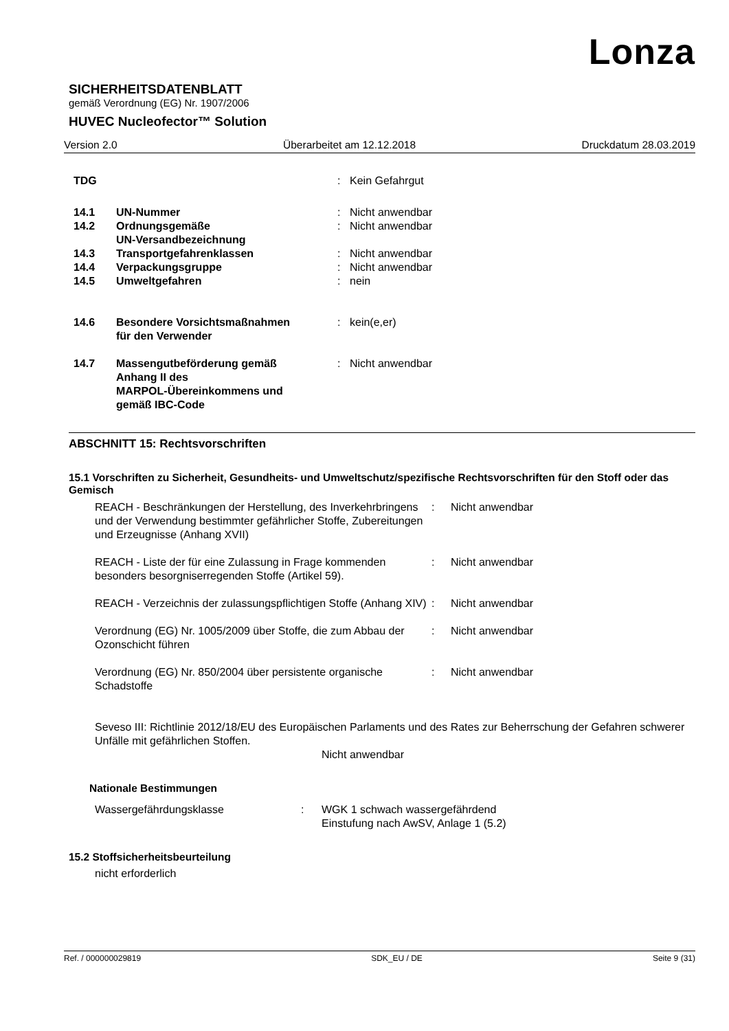Lonza
SICHERHEITSDATENBLATT
gemäß Verordnung (EG) Nr. 1907/2006
HUVEC Nucleofector™ Solution
Version 2.0 Überarbeitet am 12.12.2018 Druckdatum 28.03.2019
| TDG | | : | Kein Gefahrgut |
| 14.1 | UN-Nummer | : | Nicht anwendbar |
| 14.2 | Ordnungsgemäße UN-Versandbezeichnung | : | Nicht anwendbar |
| 14.3 | Transportgefahrenklassen | : | Nicht anwendbar |
| 14.4 | Verpackungsgruppe | : | Nicht anwendbar |
| 14.5 | Umweltgefahren | : | nein |
| 14.6 | Besondere Vorsichtsmaßnahmen für den Verwender | : | kein(e,er) |
| 14.7 | Massengutbeförderung gemäß Anhang II des MARPOL-Übereinkommens und gemäß IBC-Code | : | Nicht anwendbar |
ABSCHNITT 15: Rechtsvorschriften
15.1 Vorschriften zu Sicherheit, Gesundheits- und Umweltschutz/spezifische Rechtsvorschriften für den Stoff oder das Gemisch
| REACH - Beschränkungen der Herstellung, des Inverkehrbringens und der Verwendung bestimmter gefährlicher Stoffe, Zubereitungen und Erzeugnisse (Anhang XVII) | : | Nicht anwendbar |
| REACH - Liste der für eine Zulassung in Frage kommenden besonders besorgniserregenden Stoffe (Artikel 59). | : | Nicht anwendbar |
| REACH - Verzeichnis der zulassungspflichtigen Stoffe (Anhang XIV) | : | Nicht anwendbar |
| Verordnung (EG) Nr. 1005/2009 über Stoffe, die zum Abbau der Ozonschicht führen | : | Nicht anwendbar |
| Verordnung (EG) Nr. 850/2004 über persistente organische Schadstoffe | : | Nicht anwendbar |
Seveso III: Richtlinie 2012/18/EU des Europäischen Parlaments und des Rates zur Beherrschung der Gefahren schwerer Unfälle mit gefährlichen Stoffen.
Nicht anwendbar
Nationale Bestimmungen
| Wassergefährdungsklasse | : | WGK 1 schwach wassergefährdend Einstufung nach AwSV, Anlage 1 (5.2) |
15.2 Stoffsicherheitsbeurteilung
nicht erforderlich
Ref. / 000000029819 SDK_EU / DE Seite 9 (31)